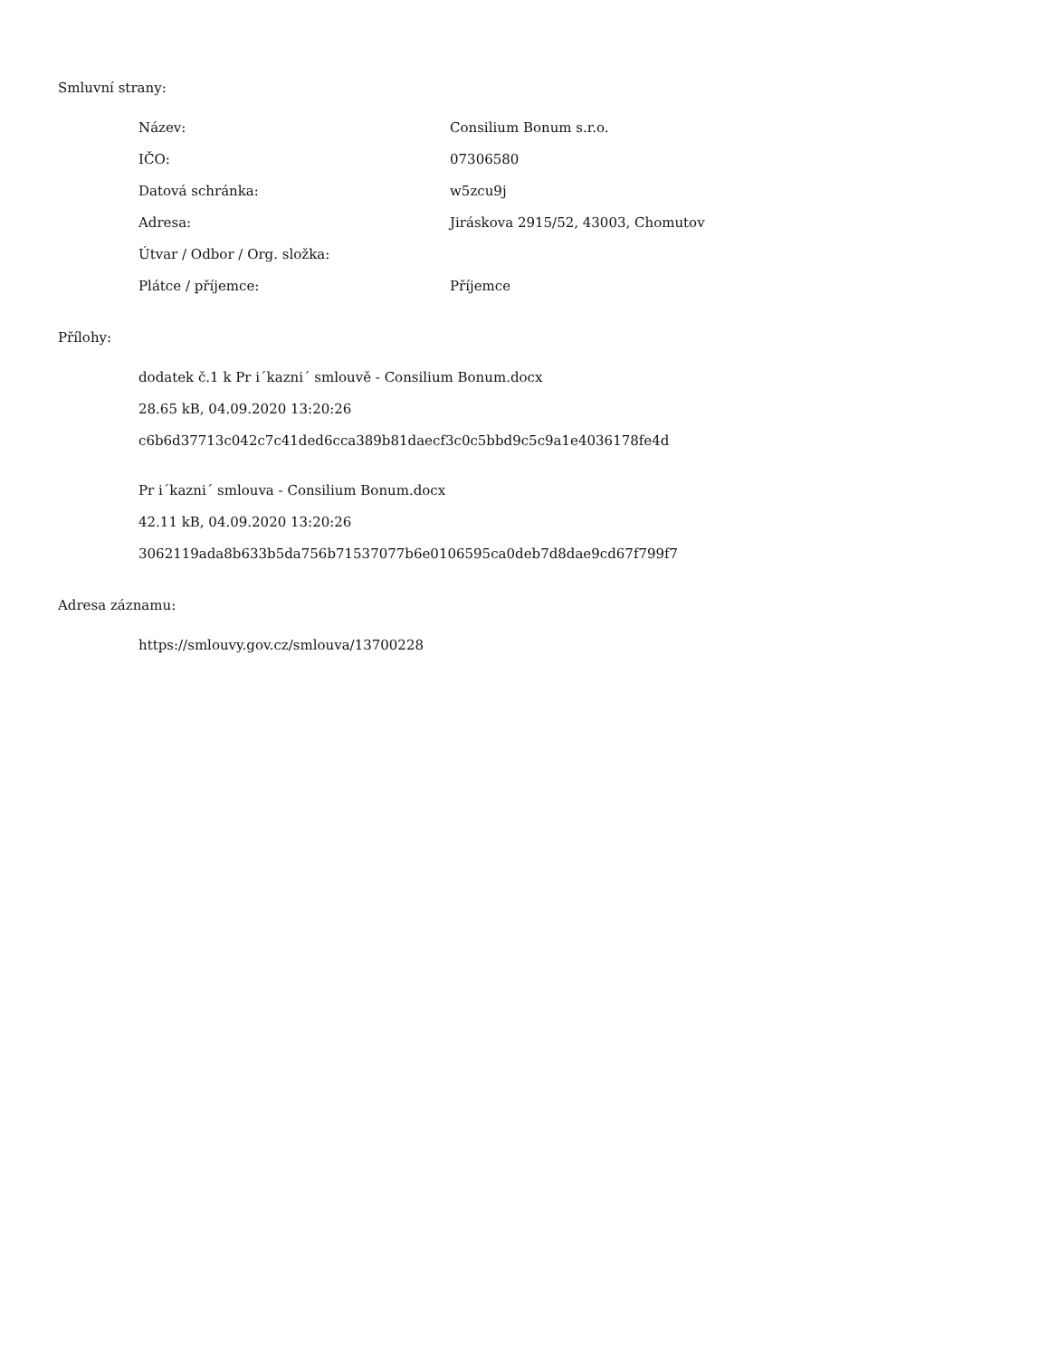Smluvní strany:
| Název: | Consilium Bonum s.r.o. |
| IČO: | 07306580 |
| Datová schránka: | w5zcu9j |
| Adresa: | Jiráskova 2915/52, 43003, Chomutov |
| Útvar / Odbor / Org. složka: | |
| Plátce / příjemce: | Příjemce |
Přílohy:
dodatek č.1 k Pr i´kazni´ smlouvě - Consilium Bonum.docx
28.65 kB, 04.09.2020 13:20:26
c6b6d37713c042c7c41ded6cca389b81daecf3c0c5bbd9c5c9a1e4036178fe4d
Pr i´kazni´ smlouva - Consilium Bonum.docx
42.11 kB, 04.09.2020 13:20:26
3062119ada8b633b5da756b71537077b6e0106595ca0deb7d8dae9cd67f799f7
Adresa záznamu:
https://smlouvy.gov.cz/smlouva/13700228